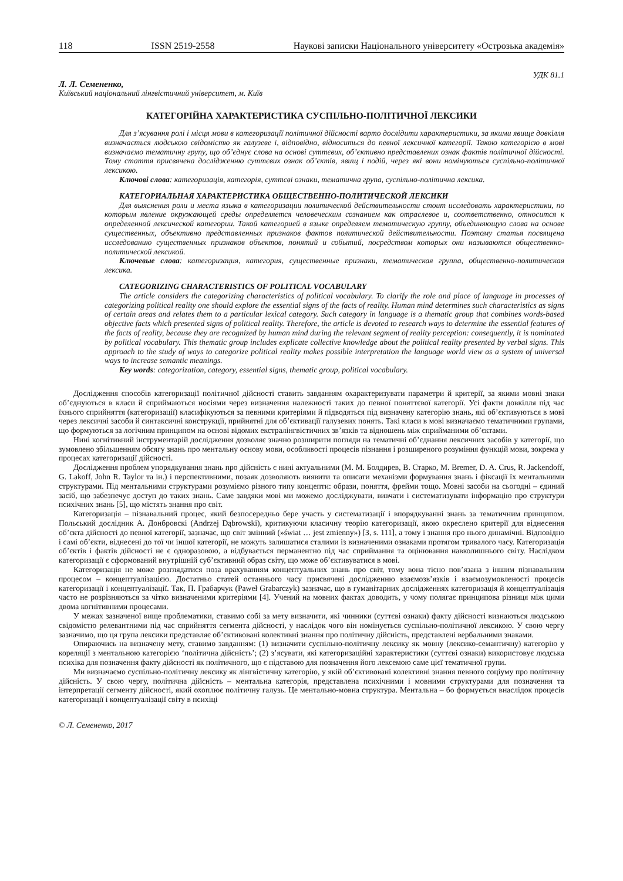118 ISSN 2519-2558 Наукові записки Національного університету «Острозька академія»
УДК 81.1
Л. Л. Семененко,
Київський національний лінгвістичний університет, м. Київ
КАТЕГОРІЙНА ХАРАКТЕРИСТИКА СУСПІЛЬНО-ПОЛІТИЧНОЇ ЛЕКСИКИ
Для з’ясування ролі і місця мови в категоризації політичної дійсності варто дослідити характеристики, за якими явище довкілля визначається людською свідомістю як галузеве і, відповідно, відноситься до певної лексичної категорії. Такою категорією в мові визначаємо тематичну групу, що об’єднує слова на основі суттєвих, об’єктивно представлених ознак фактів політичної дійсності. Тому стаття присвячена дослідженню суттєвих ознак об’єктів, явищ і подій, через які вони номінуються суспільно-політичної лексикою.
Ключові слова: категоризація, категорія, суттєві ознаки, тематична група, суспільно-політична лексика.
КАТЕГОРИАЛЬНАЯ ХАРАКТЕРИСТИКА ОБЩЕСТВЕННО-ПОЛИТИЧЕСКОЙ ЛЕКСИКИ
Для выяснения роли и места языка в категоризации политической действительности стоит исследовать характеристики, по которым явление окружающей среды определяется человеческим сознанием как отраслевое и, соответственно, относится к определенной лексической категории. Такой категорией в языке определяем тематическую группу, объединяющую слова на основе существенных, объективно представленных признаков фактов политической действительности. Поэтому статья посвящена исследованию существенных признаков объектов, понятий и событий, посредством которых они называются общественно-политической лексикой.
Ключевые слова: категоризация, категория, существенные признаки, тематическая группа, общественно-политическая лексика.
CATEGORIZING CHARACTERISTICS OF POLITICAL VOCABULARY
The article considers the categorizing characteristics of political vocabulary. To clarify the role and place of language in processes of categorizing political reality one should explore the essential signs of the facts of reality. Human mind determines such characteristics as signs of certain areas and relates them to a particular lexical category. Such category in language is a thematic group that combines words-based objective facts which presented signs of political reality. Therefore, the article is devoted to research ways to determine the essential features of the facts of reality, because they are recognized by human mind during the relevant segment of reality perception: consequently, it is nominated by political vocabulary. This thematic group includes explicate collective knowledge about the political reality presented by verbal signs. This approach to the study of ways to categorize political reality makes possible interpretation the language world view as a system of universal ways to increase semantic meanings.
Key words: categorization, category, essential signs, thematic group, political vocabulary.
Дослідження способів категоризації політичної дійсності ставить завданням охарактеризувати параметри й критерії, за якими мовні знаки об’єднуються в класи й сприймаються носіями через визначення належності таких до певної поняттєвої категорії. Усі факти довкілля під час їхнього сприйняття (категоризації) класифікуються за певними критеріями й підводяться під визначену категорію знань, які об’єктивуються в мові через лексичні засоби й синтаксичні конструкції, прийнятні для об’єктивації галузевих понять. Такі класи в мові визначаємо тематичними групами, що формуються за логічним принципом на основі відомих екстралінгвістичних зв’язків та відношень між сприйманими об’єктами.
Нині когнітивний інструментарій дослідження дозволяє значно розширити погляди на тематичні об’єднання лексичних засобів у категорії, що зумовлено збільшенням обсягу знань про ментальну основу мови, особливості процесів пізнання і розширеного розуміння функцій мови, зокрема у процесах категоризації дійсності.
Дослідження проблем упорядкування знань про дійсність є нині актуальними (М. М. Болдирев, В. Старко, M. Bremer, D. A. Crus, R. Jackendoff, G. Lakoff, John R. Taylor та ін.) і перспективними, позаяк дозволяють виявити та описати механізми формування знань і фіксації їх ментальними структурами. Під ментальними структурами розуміємо різного типу концепти: образи, поняття, фрейми тощо. Мовні засоби на сьогодні – єдиний засіб, що забезпечує доступ до таких знань. Саме завдяки мові ми можемо досліджувати, вивчати і систематизувати інформацію про структури психічних знань [5], що містять знання про світ.
Категоризація – пізнавальний процес, який безпосередньо бере участь у систематизації і впорядкуванні знань за тематичним принципом. Польський дослідник А. Донбровскі (Andrzej Dąbrowski), критикуючи класичну теорію категоризації, якою окреслено критерії для віднесення об’єкта дійсності до певної категорії, зазначає, що світ змінний (»świat … jest zmienny») [3, s. 111], а тому і знання про нього динамічні. Відповідно і самі об’єкти, віднесені до тої чи іншої категорії, не можуть залишатися сталими із визначеними ознаками протягом тривалого часу. Категоризація об’єктів і фактів дійсності не є одноразовою, а відбувається перманентно під час сприймання та оцінювання навколишнього світу. Наслідком категоризації є сформований внутрішній суб’єктивний образ світу, що може об’єктивуватися в мові.
Категоризація не може розглядатися поза врахуванням концептуальних знань про світ, тому вона тісно пов’язана з іншим пізнавальним процесом – концептуалізацією. Достатньо статей останнього часу присвячені дослідженню взаємозв’язків і взаємозумовленості процесів категоризації і концептуалізації. Так, П. Грабарчук (Paweł Grabarczyk) зазначає, що в гуманітарних дослідженнях категоризація й концептуалізація часто не розрізняються за чітко визначеними критеріями [4]. Учений на мовних фактах доводить, у чому полягає принципова різниця між цими двома когнітивними процесами.
У межах зазначеної вище проблематики, ставимо собі за мету визначити, які чинники (суттєві ознаки) факту дійсності визнаються людською свідомістю релевантними під час сприйняття сегмента дійсності, у наслідок чого він номінується суспільно-політичної лексикою. У свою чергу зазначимо, що ця група лексики представляє об’єктивовані колективні знання про політичну дійсність, представлені вербальними знаками.
Опираючись на визначену мету, ставимо завданням: (1) визначити суспільно-політичну лексику як мовну (лексико-семантичну) категорію у кореляції з ментальною категорією ‘політична дійсність’; (2) з’ясувати, які категоризаційні характеристики (суттєві ознаки) використовує людська психіка для позначення факту дійсності як політичного, що є підставою для позначення його лексемою саме цієї тематичної групи.
Ми визначаємо суспільно-політичну лексику як лінгвістичну категорію, у якій об’єктивовані колективні знання певного соціуму про політичну дійсність. У свою чергу, політична дійсність – ментальна категорія, представлена психічними і мовними структурами для позначення та інтерпретації сегменту дійсності, який охоплює політичну галузь. Це ментально-мовна структура. Ментальна – бо формується внаслідок процесів категоризації і концептуалізації світу в психіці
© Л. Семененко, 2017